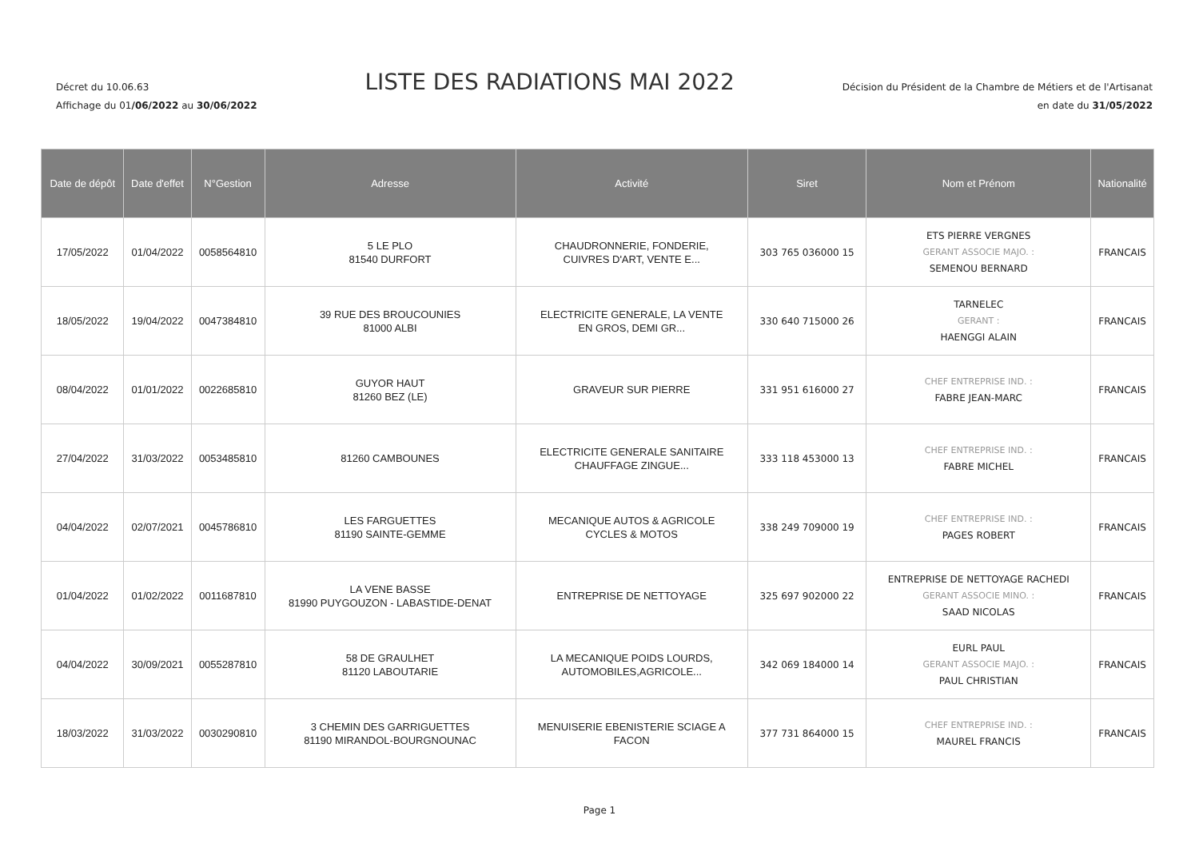Décret du 10.06.63
Affichage du 01/06/2022 au 30/06/2022
LISTE DES RADIATIONS MAI 2022
Décision du Président de la Chambre de Métiers et de l'Artisanat
en date du 31/05/2022
| Date de dépôt | Date d'effet | N°Gestion | Adresse | Activité | Siret | Nom et Prénom | Nationalité |
| --- | --- | --- | --- | --- | --- | --- | --- |
| 17/05/2022 | 01/04/2022 | 0058564810 | 5 LE PLO 81540 DURFORT | CHAUDRONNERIE, FONDERIE, CUIVRES D'ART, VENTE E... | 303 765 036000 15 | ETS PIERRE VERGNES GERANT ASSOCIE MAJO. : SEMENOU BERNARD | FRANCAIS |
| 18/05/2022 | 19/04/2022 | 0047384810 | 39 RUE DES BROUCOUNIES 81000 ALBI | ELECTRICITE GENERALE, LA VENTE EN GROS, DEMI GR... | 330 640 715000 26 | TARNELEC GERANT : HAENGGI ALAIN | FRANCAIS |
| 08/04/2022 | 01/01/2022 | 0022685810 | GUYOR HAUT 81260 BEZ (LE) | GRAVEUR SUR PIERRE | 331 951 616000 27 | CHEF ENTREPRISE IND. : FABRE JEAN-MARC | FRANCAIS |
| 27/04/2022 | 31/03/2022 | 0053485810 | 81260 CAMBOUNES | ELECTRICITE GENERALE SANITAIRE CHAUFFAGE ZINGUE... | 333 118 453000 13 | CHEF ENTREPRISE IND. : FABRE MICHEL | FRANCAIS |
| 04/04/2022 | 02/07/2021 | 0045786810 | LES FARGUETTES 81190 SAINTE-GEMME | MECANIQUE AUTOS & AGRICOLE CYCLES & MOTOS | 338 249 709000 19 | CHEF ENTREPRISE IND. : PAGES ROBERT | FRANCAIS |
| 01/04/2022 | 01/02/2022 | 0011687810 | LA VENE BASSE 81990 PUYGOUZON - LABASTIDE-DENAT | ENTREPRISE DE NETTOYAGE | 325 697 902000 22 | ENTREPRISE DE NETTOYAGE RACHEDI GERANT ASSOCIE MINO. : SAAD NICOLAS | FRANCAIS |
| 04/04/2022 | 30/09/2021 | 0055287810 | 58 DE GRAULHET 81120 LABOUTARIE | LA MECANIQUE POIDS LOURDS, AUTOMOBILES,AGRICOLE... | 342 069 184000 14 | EURL PAUL GERANT ASSOCIE MAJO. : PAUL CHRISTIAN | FRANCAIS |
| 18/03/2022 | 31/03/2022 | 0030290810 | 3 CHEMIN DES GARRIGUETTES 81190 MIRANDOL-BOURGNOUNAC | MENUISERIE EBENISTERIE SCIAGE A FACON | 377 731 864000 15 | CHEF ENTREPRISE IND. : MAUREL FRANCIS | FRANCAIS |
Page 1